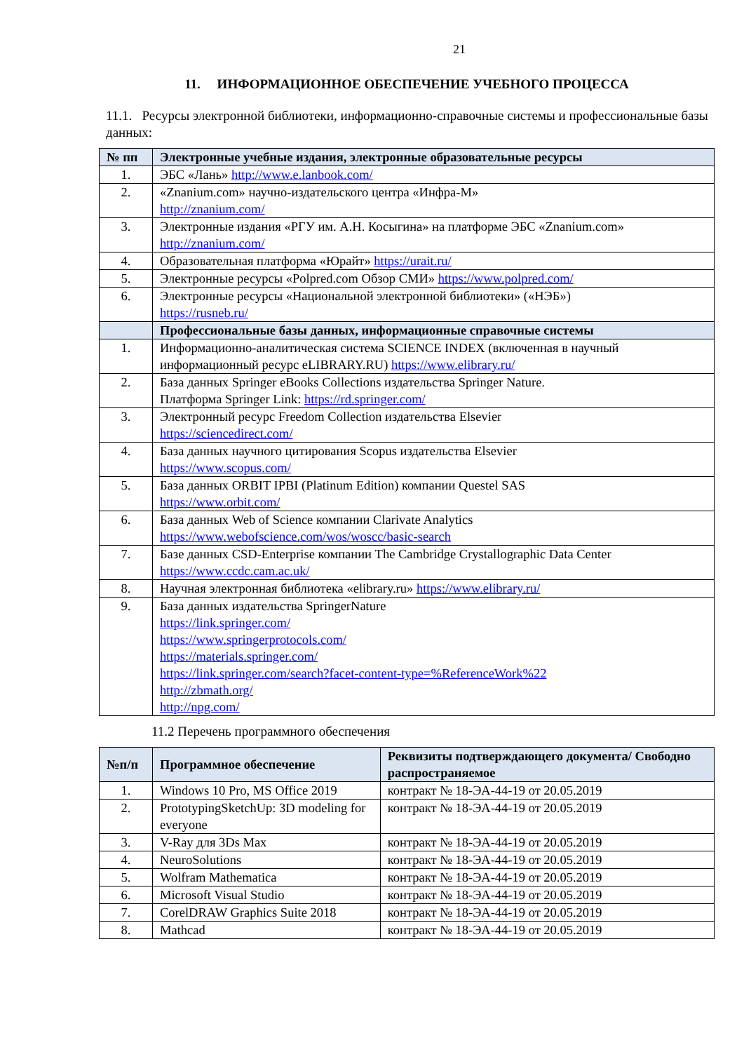21
11. ИНФОРМАЦИОННОЕ ОБЕСПЕЧЕНИЕ УЧЕБНОГО ПРОЦЕССА
11.1. Ресурсы электронной библиотеки, информационно-справочные системы и профессиональные базы данных:
| № пп | Электронные учебные издания, электронные образовательные ресурсы |
| --- | --- |
| 1. | ЭБС «Лань» http://www.e.lanbook.com/ |
| 2. | «Znanium.com» научно-издательского центра «Инфра-М» http://znanium.com/ |
| 3. | Электронные издания «РГУ им. А.Н. Косыгина» на платформе ЭБС «Znanium.com» http://znanium.com/ |
| 4. | Образовательная платформа «Юрайт» https://urait.ru/ |
| 5. | Электронные ресурсы «Polpred.com Обзор СМИ» https://www.polpred.com/ |
| 6. | Электронные ресурсы «Национальной электронной библиотеки» («НЭБ») https://rusneb.ru/ |
| | Профессиональные базы данных, информационные справочные системы |
| 1. | Информационно-аналитическая система SCIENCE INDEX (включенная в научный информационный ресурс eLIBRARY.RU) https://www.elibrary.ru/ |
| 2. | База данных Springer eBooks Collections издательства Springer Nature. Платформа Springer Link: https://rd.springer.com/ |
| 3. | Электронный ресурс Freedom Collection издательства Elsevier https://sciencedirect.com/ |
| 4. | База данных научного цитирования Scopus издательства Elsevier https://www.scopus.com/ |
| 5. | База данных ORBIT IPBI (Platinum Edition) компании Questel SAS https://www.orbit.com/ |
| 6. | База данных Web of Science компании Clarivate Analytics https://www.webofscience.com/wos/woscc/basic-search |
| 7. | Базе данных CSD-Enterprise компании The Cambridge Crystallographic Data Center https://www.ccdc.cam.ac.uk/ |
| 8. | Научная электронная библиотека «elibrary.ru» https://www.elibrary.ru/ |
| 9. | База данных издательства SpringerNature https://link.springer.com/ https://www.springerprotocols.com/ https://materials.springer.com/ https://link.springer.com/search?facet-content-type=%ReferenceWork%22 http://zbmath.org/ http://npg.com/ |
11.2 Перечень программного обеспечения
| №п/п | Программное обеспечение | Реквизиты подтверждающего документа/ Свободно распространяемое |
| --- | --- | --- |
| 1. | Windows 10 Pro, MS Office 2019 | контракт № 18-ЭА-44-19 от 20.05.2019 |
| 2. | PrototypingSketchUp: 3D modeling for everyone | контракт № 18-ЭА-44-19 от 20.05.2019 |
| 3. | V-Ray для 3Ds Max | контракт № 18-ЭА-44-19 от 20.05.2019 |
| 4. | NeuroSolutions | контракт № 18-ЭА-44-19 от 20.05.2019 |
| 5. | Wolfram Mathematica | контракт № 18-ЭА-44-19 от 20.05.2019 |
| 6. | Microsoft Visual Studio | контракт № 18-ЭА-44-19 от 20.05.2019 |
| 7. | CorelDRAW Graphics Suite 2018 | контракт № 18-ЭА-44-19 от 20.05.2019 |
| 8. | Mathcad | контракт № 18-ЭА-44-19 от 20.05.2019 |